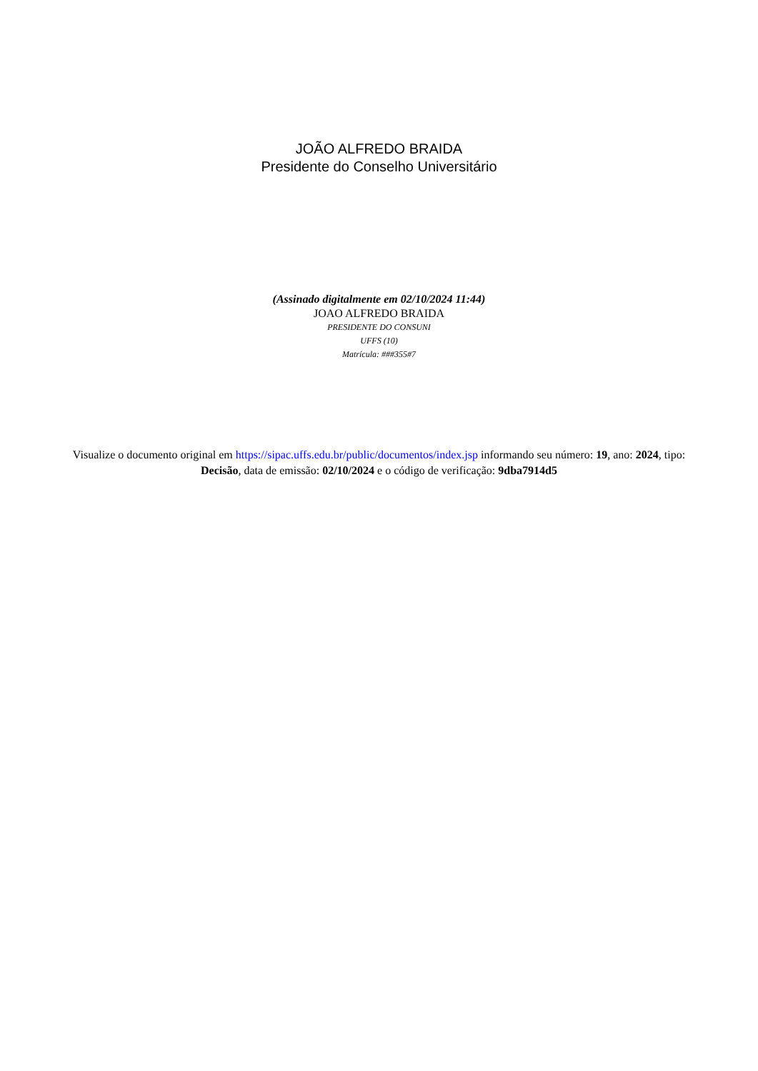JOÃO ALFREDO BRAIDA
Presidente do Conselho Universitário
(Assinado digitalmente em 02/10/2024 11:44)
JOAO ALFREDO BRAIDA
PRESIDENTE DO CONSUNI
UFFS (10)
Matrícula: ###355#7
Visualize o documento original em https://sipac.uffs.edu.br/public/documentos/index.jsp informando seu número: 19, ano: 2024, tipo: Decisão, data de emissão: 02/10/2024 e o código de verificação: 9dba7914d5